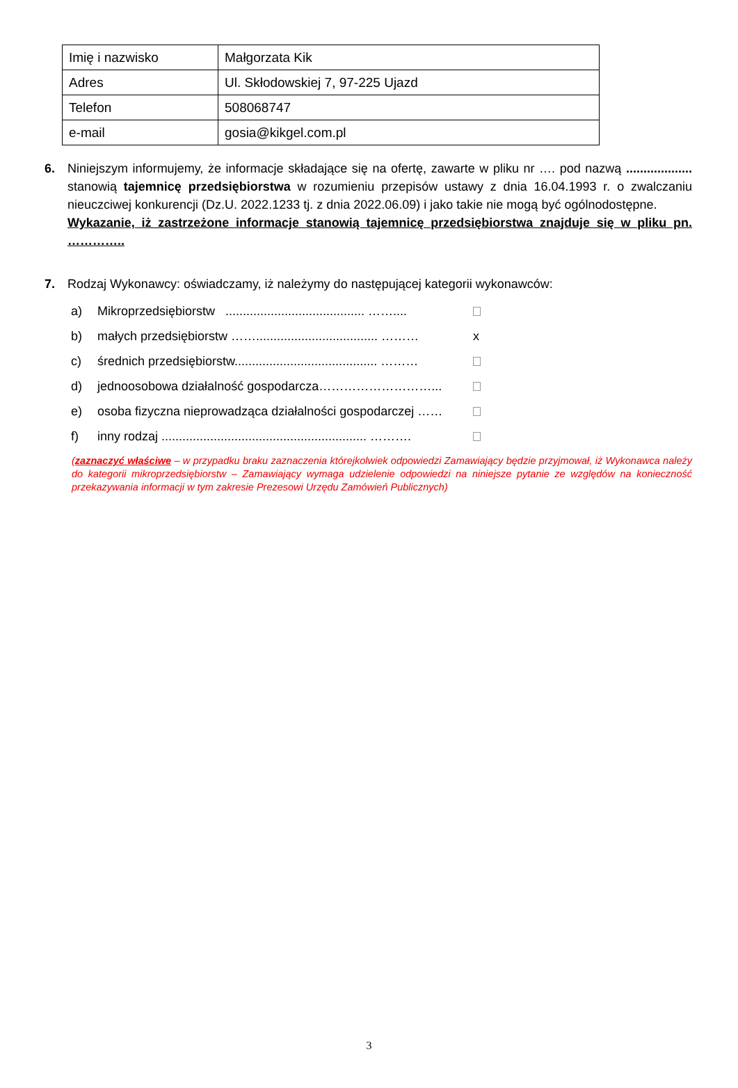| Imię i nazwisko | Małgorzata Kik |
| Adres | Ul. Skłodowskiej 7, 97-225 Ujazd |
| Telefon | 508068747 |
| e-mail | gosia@kikgel.com.pl |
6. Niniejszym informujemy, że informacje składające się na ofertę, zawarte w pliku nr …. pod nazwą ................... stanowią tajemnicę przedsiębiorstwa w rozumieniu przepisów ustawy z dnia 16.04.1993 r. o zwalczaniu nieuczciwej konkurencji (Dz.U. 2022.1233 tj. z dnia 2022.06.09) i jako takie nie mogą być ogólnodostępne.
Wykazanie, iż zastrzeżone informacje stanowią tajemnicę przedsiębiorstwa znajduje się w pliku pn. …………..
7. Rodzaj Wykonawcy: oświadczamy, iż należymy do następującej kategorii wykonawców:
a) Mikroprzedsiębiorstw ........................................ ……....
b) małych przedsiębiorstw ……................................... ……… x
c) średnich przedsiębiorstw......................................... ………
d) jednoosobowa działalność gospodarcza………………………...
e) osoba fizyczna nieprowadząca działalności gospodarczej ……
f) inny rodzaj ........................................................... ……….
(zaznaczyć właściwe – w przypadku braku zaznaczenia którejkolwiek odpowiedzi Zamawiający będzie przyjmował, iż Wykonawca należy do kategorii mikroprzedsiębiorstw – Zamawiający wymaga udzielenie odpowiedzi na niniejsze pytanie ze względów na konieczność przekazywania informacji w tym zakresie Prezesowi Urzędu Zamówień Publicznych)
3